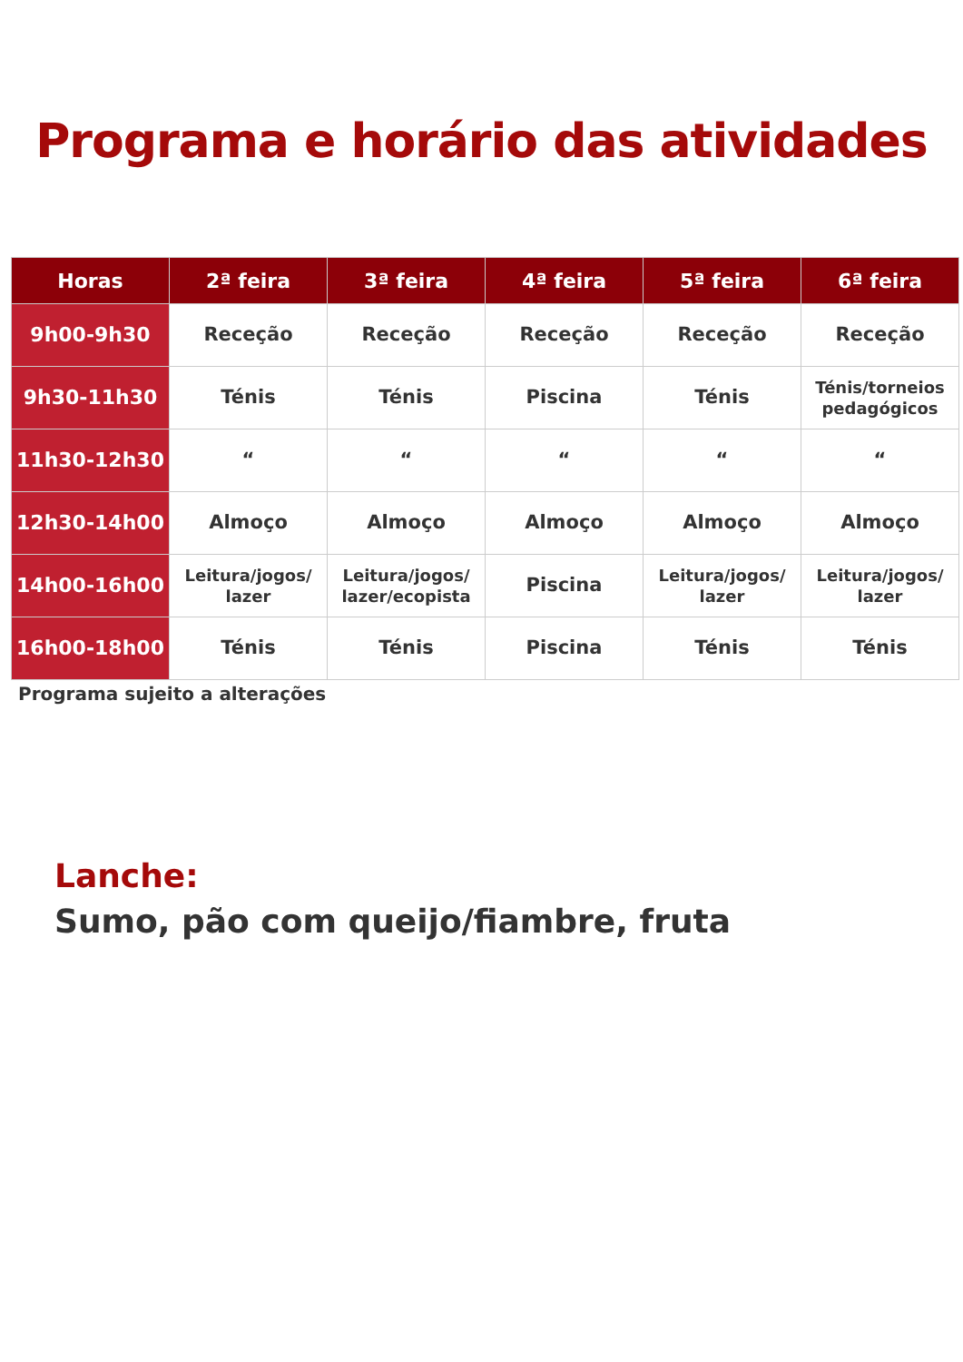Programa e horário das atividades
| Horas | 2ª feira | 3ª feira | 4ª feira | 5ª feira | 6ª feira |
| --- | --- | --- | --- | --- | --- |
| 9h00-9h30 | Receção | Receção | Receção | Receção | Receção |
| 9h30-11h30 | Ténis | Ténis | Piscina | Ténis | Ténis/torneios pedagógicos |
| 11h30-12h30 | “ | “ | “ | “ | “ |
| 12h30-14h00 | Almoço | Almoço | Almoço | Almoço | Almoço |
| 14h00-16h00 | Leitura/jogos/ lazer | Leitura/jogos/ lazer/ecopista | Piscina | Leitura/jogos/ lazer | Leitura/jogos/ lazer |
| 16h00-18h00 | Ténis | Ténis | Piscina | Ténis | Ténis |
Programa sujeito a alterações
Lanche:
Sumo, pão com queijo/fiambre, fruta